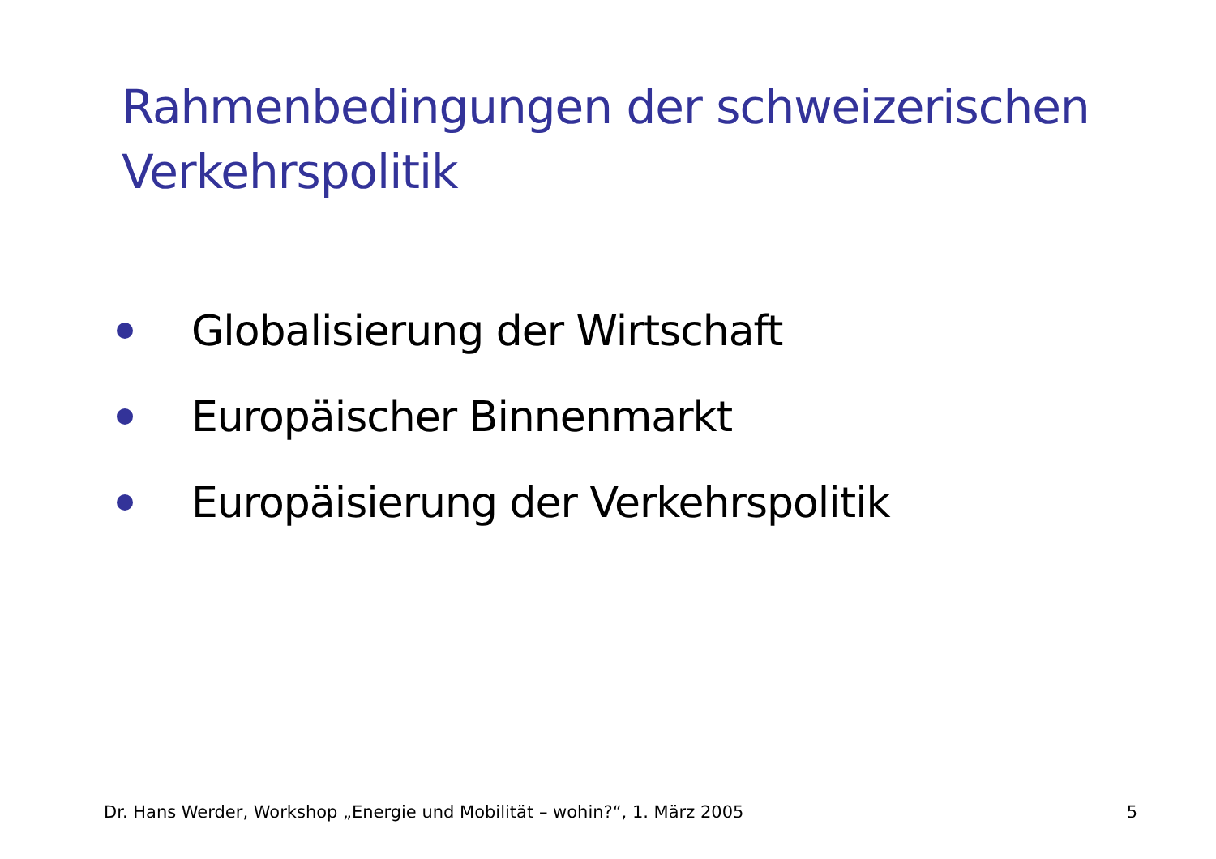Rahmenbedingungen der schweizerischen
Verkehrspolitik
Globalisierung der Wirtschaft
Europäischer Binnenmarkt
Europäisierung der Verkehrspolitik
Dr. Hans Werder, Workshop „Energie und Mobilität – wohin?“, 1. März 2005 5